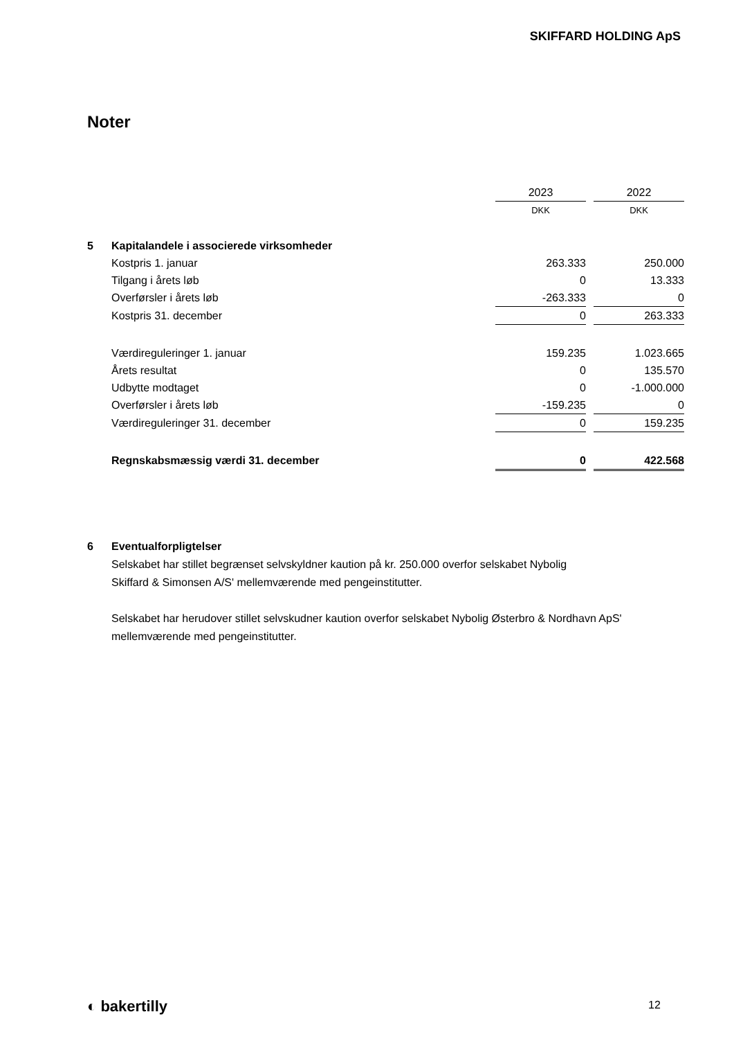SKIFFARD HOLDING ApS
Noter
| | | 2023 | | 2022 |
| | | DKK | | DKK |
| 5 | Kapitalandele i associerede virksomheder | | | |
| | Kostpris 1. januar | 263.333 | | 250.000 |
| | Tilgang i årets løb | 0 | | 13.333 |
| | Overførsler i årets løb | -263.333 | | 0 |
| | Kostpris 31. december | 0 | | 263.333 |
| | Værdireguleringer 1. januar | 159.235 | | 1.023.665 |
| | Årets resultat | 0 | | 135.570 |
| | Udbytte modtaget | 0 | | -1.000.000 |
| | Overførsler i årets løb | -159.235 | | 0 |
| | Værdireguleringer 31. december | 0 | | 159.235 |
| | Regnskabsmæssig værdi 31. december | 0 | | 422.568 |
6 Eventualforpligtelser
Selskabet har stillet begrænset selvskyldner kaution på kr. 250.000 overfor selskabet Nybolig
Skiffard & Simonsen A/S' mellemværende med pengeinstitutter.
Selskabet har herudover stillet selvskudner kaution overfor selskabet Nybolig Østerbro & Nordhavn ApS'
mellemværende med pengeinstitutter.
◐ bakertilly 12